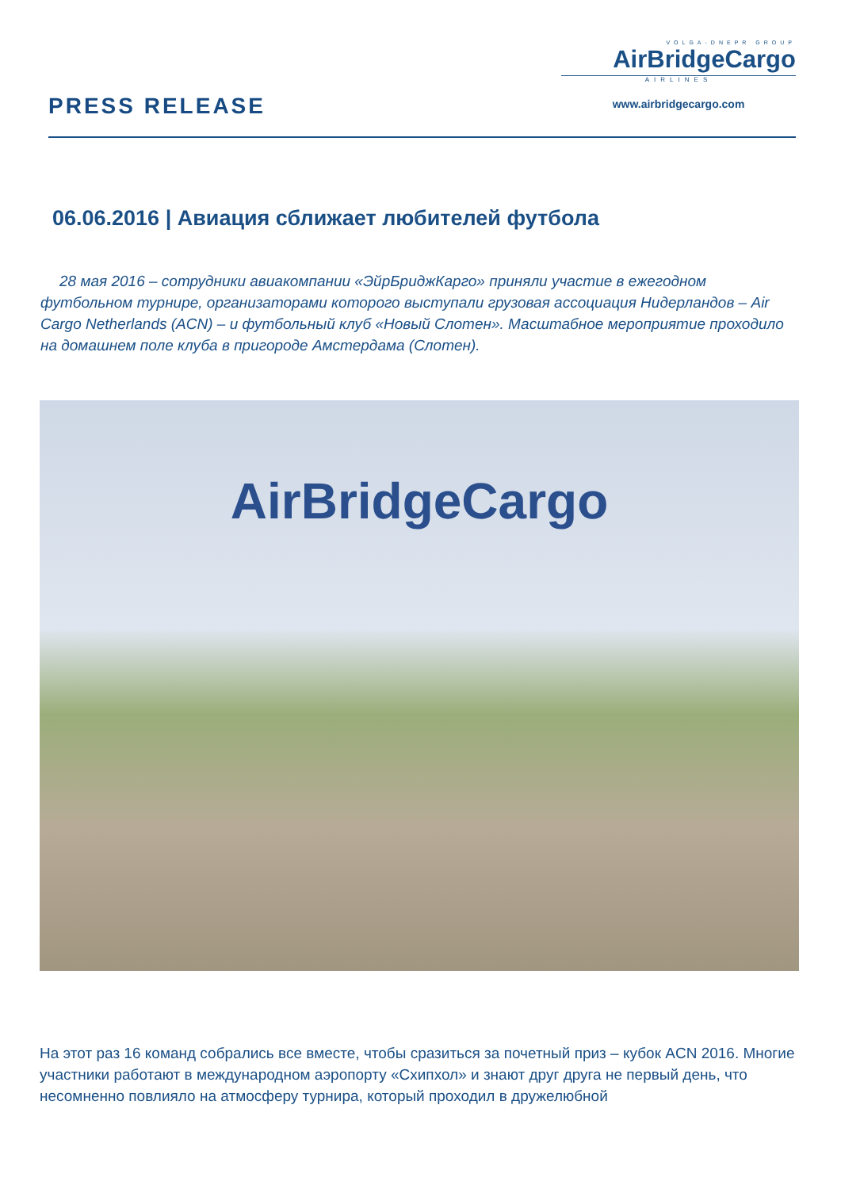PRESS RELEASE
VOLGA-DNEPR GROUP
AirBridgeCargo
AIRLINES
www.airbridgecargo.com
06.06.2016 | Авиация сближает любителей футбола
28 мая 2016 – сотрудники авиакомпании «ЭйрБриджКарго» приняли участие в ежегодном футбольном турнире, организаторами которого выступали грузовая ассоциация Нидерландов – Air Cargo Netherlands (ACN) – и футбольный клуб «Новый Слотен». Масштабное мероприятие проходило на домашнем поле клуба в пригороде Амстердама (Слотен).
AirBridgeCargo
На этот раз 16 команд собрались все вместе, чтобы сразиться за почетный приз – кубок ACN 2016. Многие участники работают в международном аэропорту «Схипхол» и знают друг друга не первый день, что несомненно повлияло на атмосферу турнира, который проходил в дружелюбной